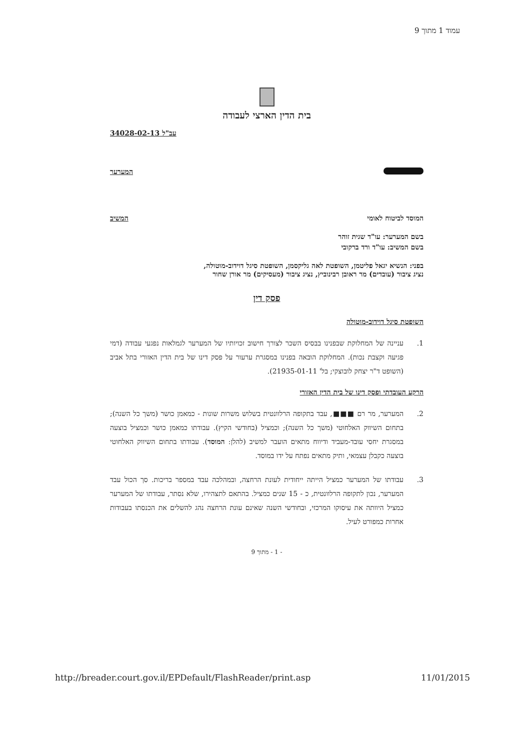עמוד 1 מתוך 9
בית הדין הארצי לעבודה
עב"ל 34028-02-13
המערער
המוסד לביטוח לאומי המשיב
בשם המערער: עו"ד שגית זוהר
בשם המשיב: עו"ד ורד ברקובי
בפני: הנשיא יגאל פליטמן, השופטת לאה גליקסמן, השופטת סיגל דוידוב-מוטולה,
נציג ציבור (עובדים) מר ראובן רבינוביץ, נציג ציבור (מעסיקים) מר אורן שחור
פסק דין
השופטת סיגל דוידוב-מוטולה
1. עניינה של המחלוקת שבפנינו בבסיס השכר לצורך חישוב זכויותיו של המערער לגמלאות נפגעי עבודה (דמי פגיעה וקצבת נכות). המחלוקת הובאה בפנינו במסגרת ערעור על פסק דינו של בית הדין האזורי בתל אביב (השופט ד"ר יצחק לובוצקי; בל' 21935-01-11).
הרקע העובדתי ופסק דינו של בית הדין האזורי
2. המערער, מר רם ■■■, עבד בתקופה הרלוונטית בשלוש משרות שונות - כמאמן כושר (משך כל השנה); בתחום השיווק האלחוטי (משך כל השנה); וכמציל (בחודשי הקיץ). עבודתו כמאמן כושר וכמציל בוצעה במסגרת יחסי עובד-מעביד ודיווח מתאים הועבר למשיב (להלן: המוסד). עבודתו בתחום השיווק האלחוטי בוצעה כקבלן עצמאי, ותיק מתאים נפתח על ידו במוסד.
3. עבודתו של המערער כמציל הייתה ייחודית לעונת הרחצה, ובמהלכה עבד במספר בריכות. סך הכול עבד המערער, נכון לתקופה הרלוונטית, כ - 15 שנים כמציל. בהתאם לתצהירו, שלא נסתר, עבודתו של המערער כמציל היוותה את עיסוקו המרכזי, ובחודשי השנה שאינם עונת הרחצה נהג להשלים את הכנסתו בעבודות אחרות כמפורט לעיל.
- 1 - מתוך 9
http://breader.court.gov.il/EPDefault/FlashReader/print.asp 11/01/2015